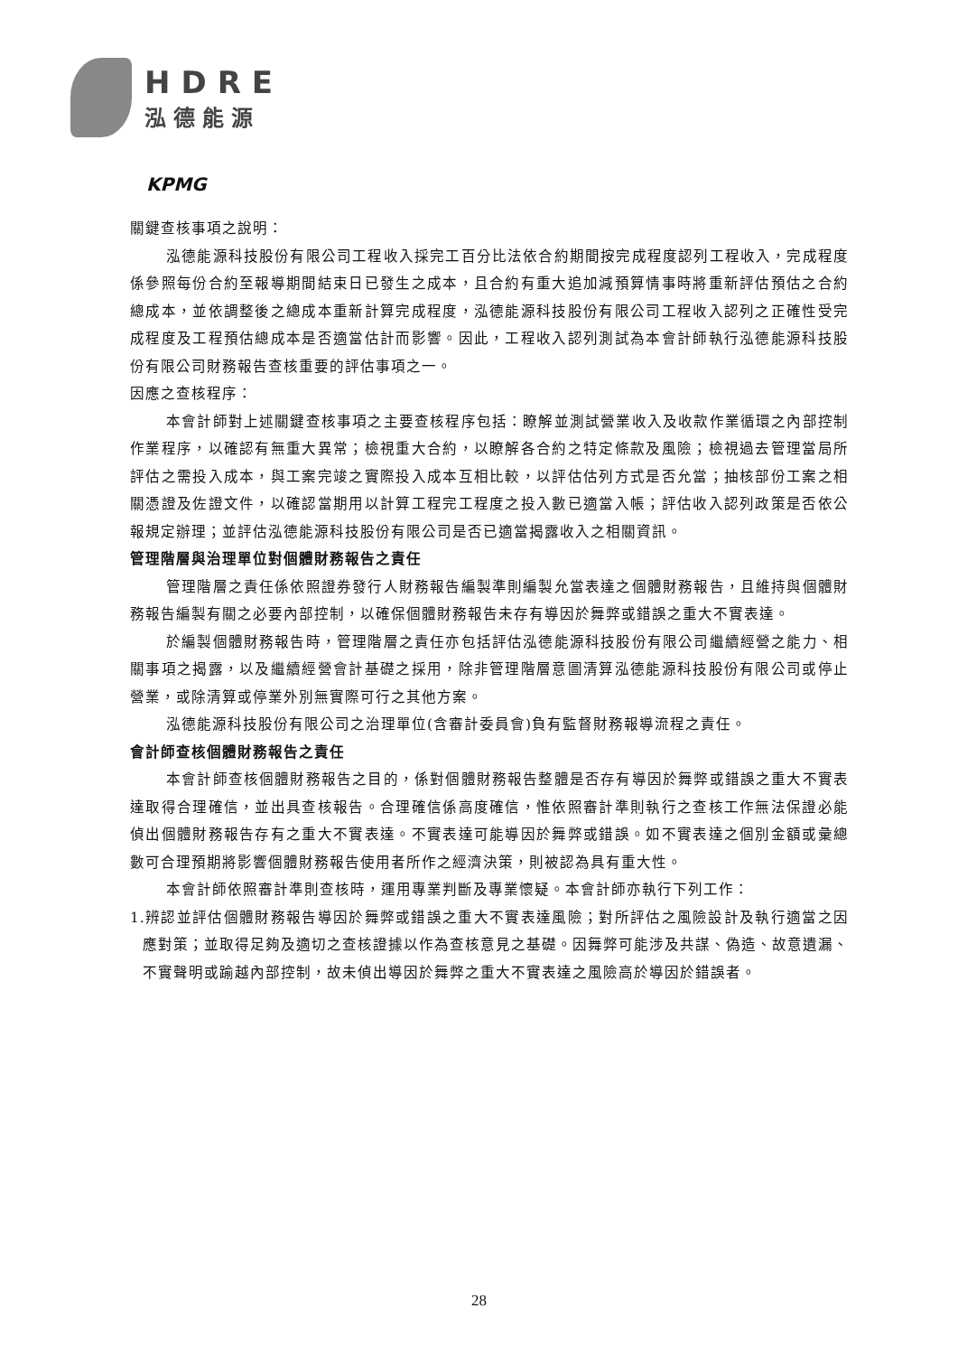HDRE
泓德能源
KPMG
關鍵查核事項之說明：
泓德能源科技股份有限公司工程收入採完工百分比法依合約期間按完成程度認列工程收入，完成程度係參照每份合約至報導期間結束日已發生之成本，且合約有重大追加減預算情事時將重新評估預估之合約總成本，並依調整後之總成本重新計算完成程度，泓德能源科技股份有限公司工程收入認列之正確性受完成程度及工程預估總成本是否適當估計而影響。因此，工程收入認列測試為本會計師執行泓德能源科技股份有限公司財務報告查核重要的評估事項之一。
因應之查核程序：
本會計師對上述關鍵查核事項之主要查核程序包括：瞭解並測試營業收入及收款作業循環之內部控制作業程序，以確認有無重大異常；檢視重大合約，以瞭解各合約之特定條款及風險；檢視過去管理當局所評估之需投入成本，與工案完竣之實際投入成本互相比較，以評估估列方式是否允當；抽核部份工案之相關憑證及佐證文件，以確認當期用以計算工程完工程度之投入數已適當入帳；評估收入認列政策是否依公報規定辦理；並評估泓德能源科技股份有限公司是否已適當揭露收入之相關資訊。
管理階層與治理單位對個體財務報告之責任
管理階層之責任係依照證券發行人財務報告編製準則編製允當表達之個體財務報告，且維持與個體財務報告編製有關之必要內部控制，以確保個體財務報告未存有導因於舞弊或錯誤之重大不實表達。
於編製個體財務報告時，管理階層之責任亦包括評估泓德能源科技股份有限公司繼續經營之能力、相關事項之揭露，以及繼續經營會計基礎之採用，除非管理階層意圖清算泓德能源科技股份有限公司或停止營業，或除清算或停業外別無實際可行之其他方案。
泓德能源科技股份有限公司之治理單位(含審計委員會)負有監督財務報導流程之責任。
會計師查核個體財務報告之責任
本會計師查核個體財務報告之目的，係對個體財務報告整體是否存有導因於舞弊或錯誤之重大不實表達取得合理確信，並出具查核報告。合理確信係高度確信，惟依照審計準則執行之查核工作無法保證必能偵出個體財務報告存有之重大不實表達。不實表達可能導因於舞弊或錯誤。如不實表達之個別金額或彙總數可合理預期將影響個體財務報告使用者所作之經濟決策，則被認為具有重大性。
本會計師依照審計準則查核時，運用專業判斷及專業懷疑。本會計師亦執行下列工作：
1.辨認並評估個體財務報告導因於舞弊或錯誤之重大不實表達風險；對所評估之風險設計及執行適當之因應對策；並取得足夠及適切之查核證據以作為查核意見之基礎。因舞弊可能涉及共謀、偽造、故意遺漏、不實聲明或踰越內部控制，故未偵出導因於舞弊之重大不實表達之風險高於導因於錯誤者。
28